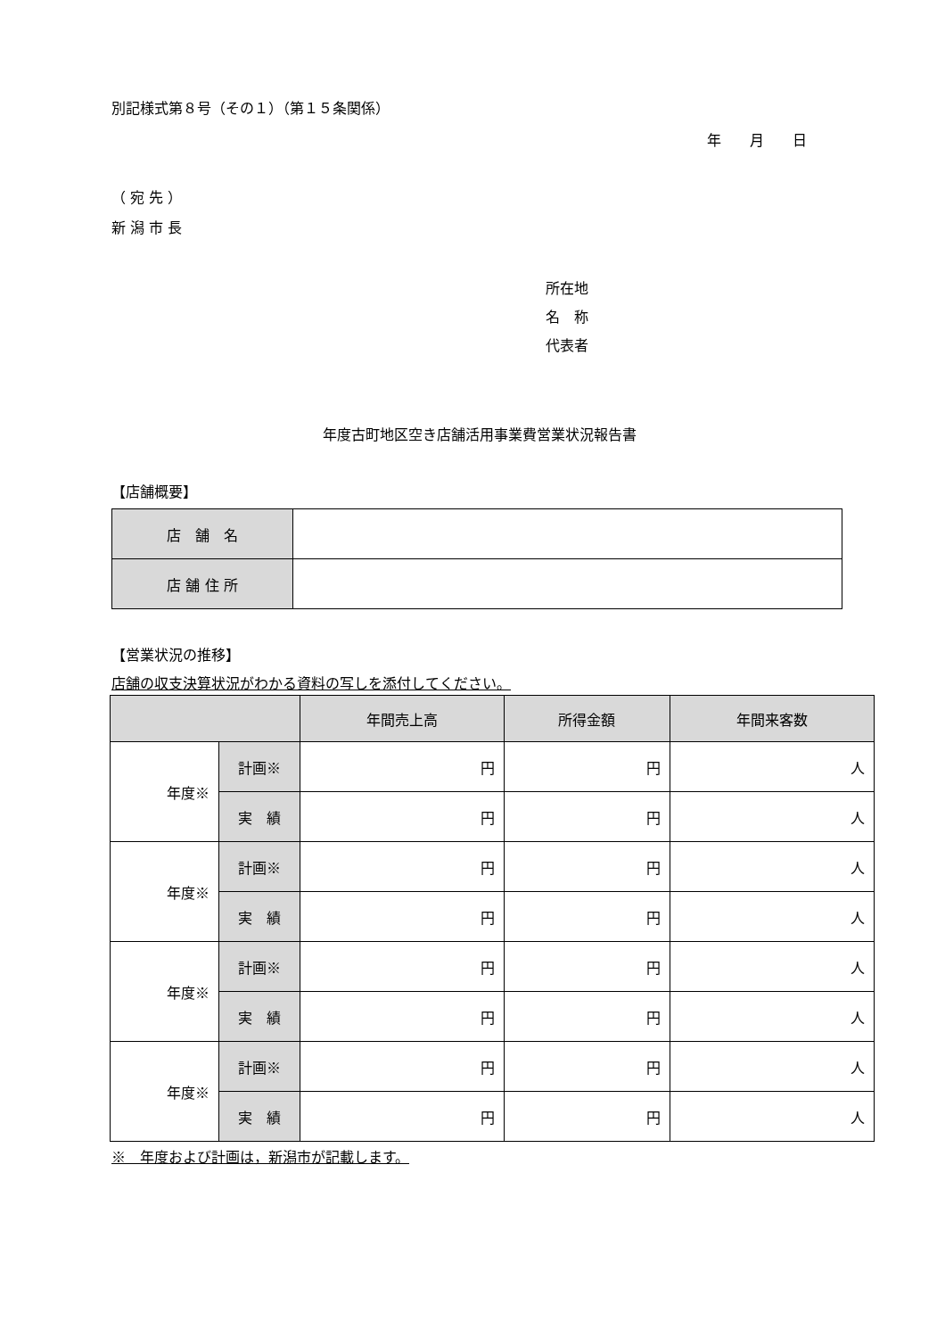別記様式第８号（その１）（第１５条関係）
年　　月　　日
（ 宛 先 ）
新 潟 市 長
所在地
名　称
代表者
年度古町地区空き店舗活用事業費営業状況報告書
【店舗概要】
| 店 舗 名 | |
| 店 舗 住 所 | |
【営業状況の推移】
店舗の収支決算状況がわかる資料の写しを添付してください。
| | | 年間売上高 | 所得金額 | 年間来客数 |
| --- | --- | --- | --- | --- |
| 年度※ | 計画※ | 円 | 円 | 人 |
| | 実 績 | 円 | 円 | 人 |
| 年度※ | 計画※ | 円 | 円 | 人 |
| | 実 績 | 円 | 円 | 人 |
| 年度※ | 計画※ | 円 | 円 | 人 |
| | 実 績 | 円 | 円 | 人 |
| 年度※ | 計画※ | 円 | 円 | 人 |
| | 実 績 | 円 | 円 | 人 |
※　年度および計画は，新潟市が記載します。